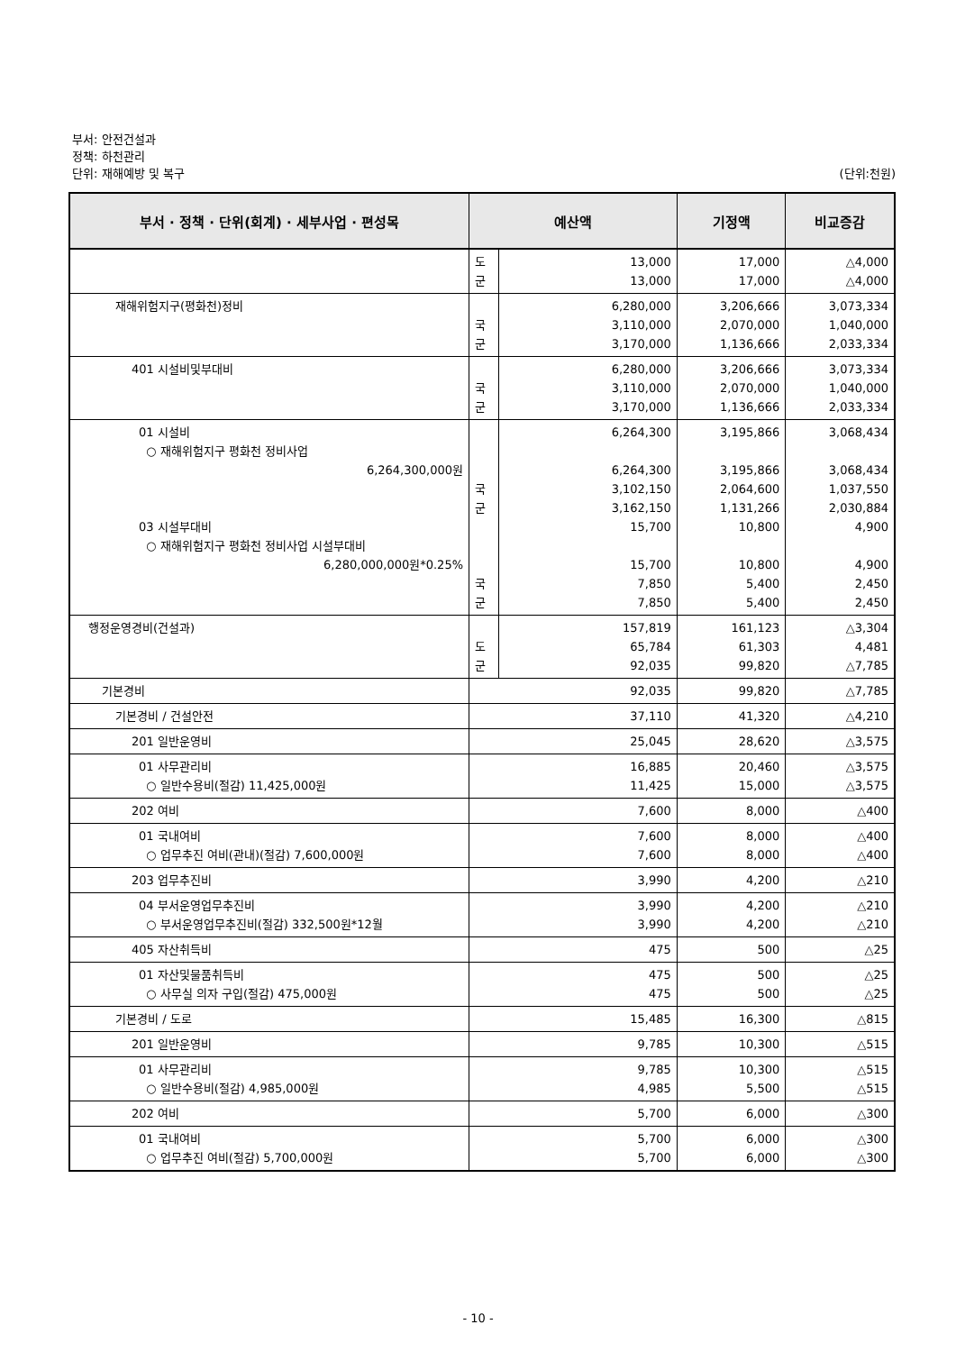부서: 안전건설과
정책: 하천관리
단위: 재해예방 및 복구 (단위:천원)
| 부서 · 정책 · 단위(회계) · 세부사업 · 편성목 | 예산액 | | 기정액 | 비교증감 |
| --- | --- | --- | --- | --- |
| | 도 군 | 13,000 13,000 | 17,000 17,000 | △4,000 △4,000 |
| 재해위험지구(평화천)정비 | 국 군 | 6,280,000 3,110,000 3,170,000 | 3,206,666 2,070,000 1,136,666 | 3,073,334 1,040,000 2,033,334 |
| 401 시설비및부대비 | 국 군 | 6,280,000 3,110,000 3,170,000 | 3,206,666 2,070,000 1,136,666 | 3,073,334 1,040,000 2,033,334 |
| 01 시설비 ○ 재해위험지구 평화천 정비사업 6,264,300,000원 03 시설부대비 ○ 재해위험지구 평화천 정비사업 시설부대비 6,280,000,000원*0.25% | 국 군 국 군 | 6,264,300 6,264,300 3,102,150 3,162,150 15,700 15,700 7,850 7,850 | 3,195,866 3,195,866 2,064,600 1,131,266 10,800 10,800 5,400 5,400 | 3,068,434 3,068,434 1,037,550 2,030,884 4,900 4,900 2,450 2,450 |
| 행정운영경비(건설과) | 도 군 | 157,819 65,784 92,035 | 161,123 61,303 99,820 | △3,304 4,481 △7,785 |
| 기본경비 | 92,035 | | 99,820 | △7,785 |
| 기본경비 / 건설안전 | 37,110 | | 41,320 | △4,210 |
| 201 일반운영비 | 25,045 | | 28,620 | △3,575 |
| 01 사무관리비 ○ 일반수용비(절감) 11,425,000원 | 16,885 11,425 | | 20,460 15,000 | △3,575 △3,575 |
| 202 여비 | 7,600 | | 8,000 | △400 |
| 01 국내여비 ○ 업무추진 여비(관내)(절감) 7,600,000원 | 7,600 7,600 | | 8,000 8,000 | △400 △400 |
| 203 업무추진비 | 3,990 | | 4,200 | △210 |
| 04 부서운영업무추진비 ○ 부서운영업무추진비(절감) 332,500원*12월 | 3,990 3,990 | | 4,200 4,200 | △210 △210 |
| 405 자산취득비 | 475 | | 500 | △25 |
| 01 자산및물품취득비 ○ 사무실 의자 구입(절감) 475,000원 | 475 475 | | 500 500 | △25 △25 |
| 기본경비 / 도로 | 15,485 | | 16,300 | △815 |
| 201 일반운영비 | 9,785 | | 10,300 | △515 |
| 01 사무관리비 ○ 일반수용비(절감) 4,985,000원 | 9,785 4,985 | | 10,300 5,500 | △515 △515 |
| 202 여비 | 5,700 | | 6,000 | △300 |
| 01 국내여비 ○ 업무추진 여비(절감) 5,700,000원 | 5,700 5,700 | | 6,000 6,000 | △300 △300 |
- 10 -